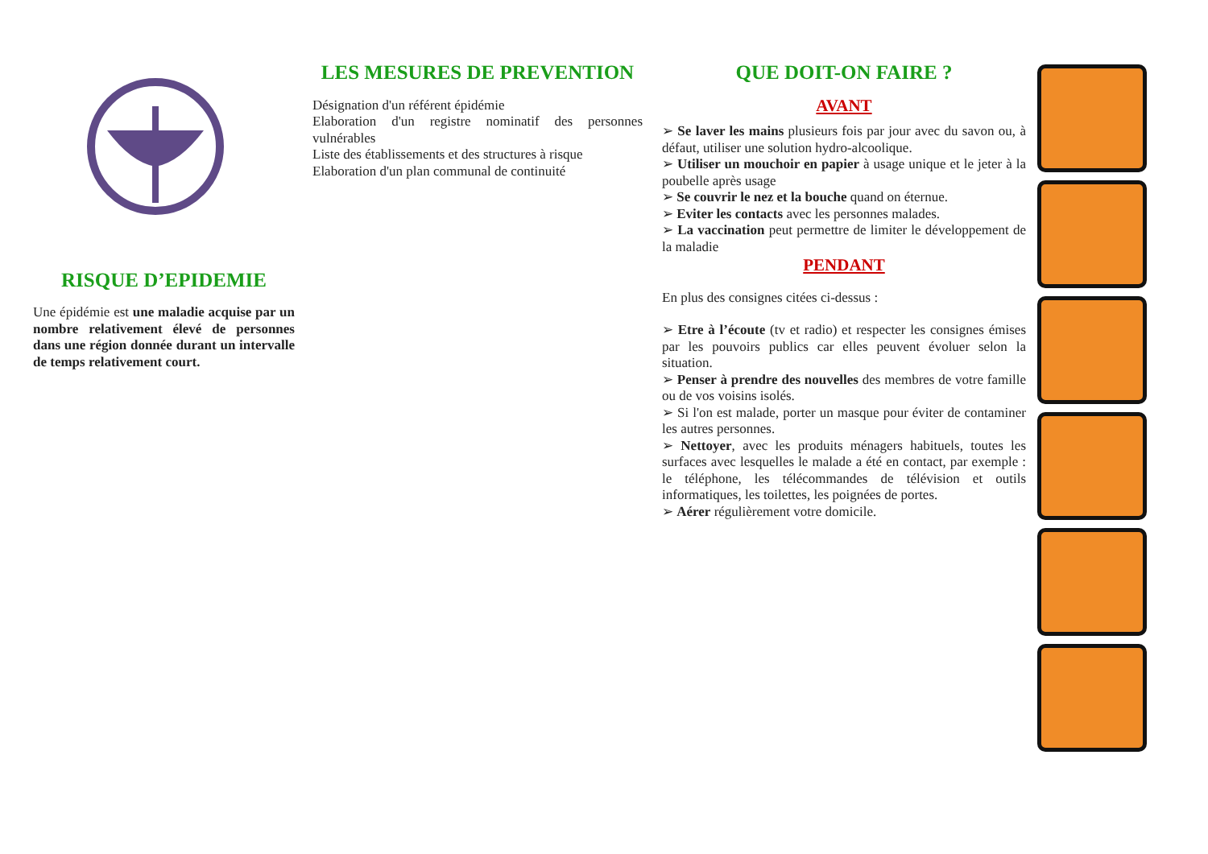RISQUE D’EPIDEMIE
Une épidémie est une maladie acquise par un nombre relativement élevé de personnes dans une région donnée durant un intervalle de temps relativement court.
LES MESURES DE PREVENTION
Désignation d'un référent épidémie
Elaboration d'un registre nominatif des personnes vulnérables
Liste des établissements et des structures à risque
Elaboration d'un plan communal de continuité
QUE DOIT-ON FAIRE ?
AVANT
➢ Se laver les mains plusieurs fois par jour avec du savon ou, à défaut, utiliser une solution hydro-alcoolique.
➢ Utiliser un mouchoir en papier à usage unique et le jeter à la poubelle après usage
➢ Se couvrir le nez et la bouche quand on éternue.
➢ Eviter les contacts avec les personnes malades.
➢ La vaccination peut permettre de limiter le développement de la maladie
PENDANT
En plus des consignes citées ci-dessus :
➢ Etre à l’écoute (tv et radio) et respecter les consignes émises par les pouvoirs publics car elles peuvent évoluer selon la situation.
➢ Penser à prendre des nouvelles des membres de votre famille ou de vos voisins isolés.
➢ Si l'on est malade, porter un masque pour éviter de contaminer les autres personnes.
➢ Nettoyer, avec les produits ménagers habituels, toutes les surfaces avec lesquelles le malade a été en contact, par exemple : le téléphone, les télécommandes de télévision et outils informatiques, les toilettes, les poignées de portes.
➢ Aérer régulièrement votre domicile.